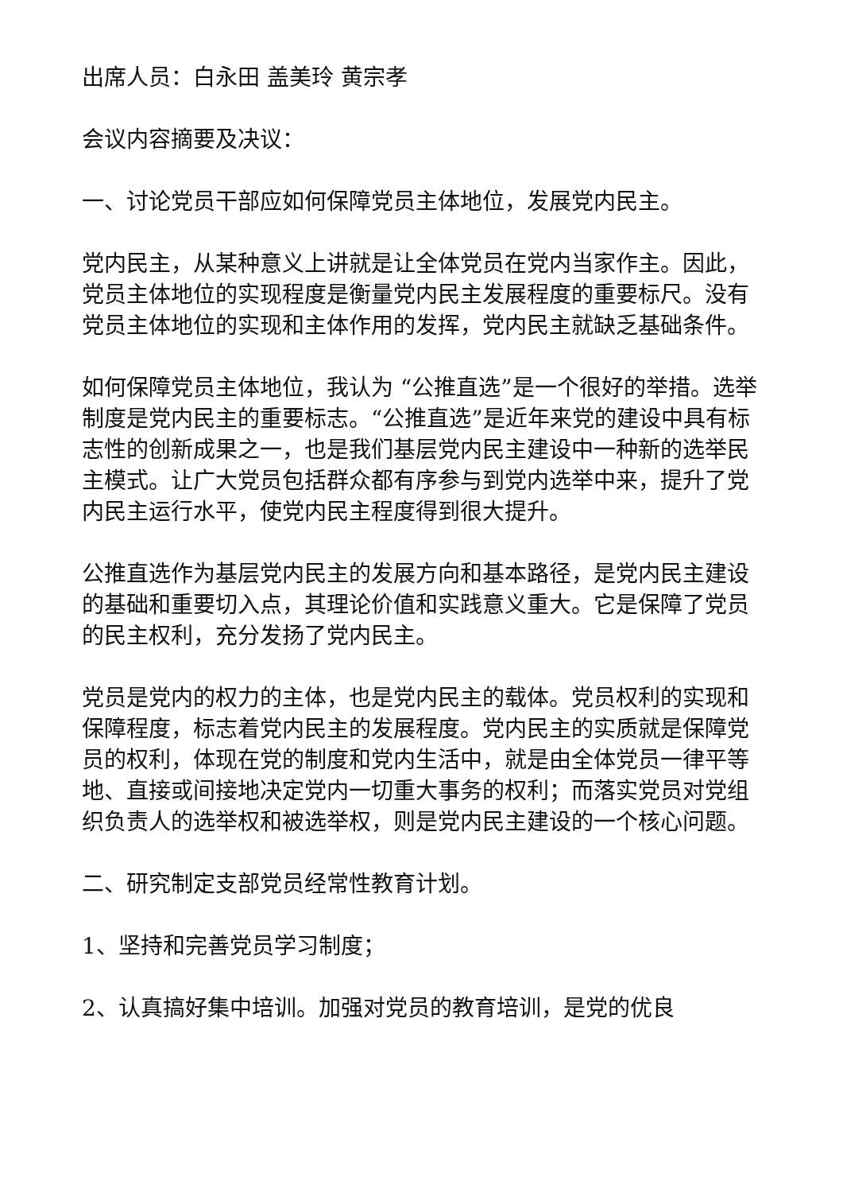出席人员：白永田 盖美玲 黄宗孝
会议内容摘要及决议：
一、讨论党员干部应如何保障党员主体地位，发展党内民主。
党内民主，从某种意义上讲就是让全体党员在党内当家作主。因此，党员主体地位的实现程度是衡量党内民主发展程度的重要标尺。没有党员主体地位的实现和主体作用的发挥，党内民主就缺乏基础条件。
如何保障党员主体地位，我认为 “公推直选”是一个很好的举措。选举制度是党内民主的重要标志。“公推直选”是近年来党的建设中具有标志性的创新成果之一，也是我们基层党内民主建设中一种新的选举民主模式。让广大党员包括群众都有序参与到党内选举中来，提升了党内民主运行水平，使党内民主程度得到很大提升。
公推直选作为基层党内民主的发展方向和基本路径，是党内民主建设的基础和重要切入点，其理论价值和实践意义重大。它是保障了党员的民主权利，充分发扬了党内民主。
党员是党内的权力的主体，也是党内民主的载体。党员权利的实现和保障程度，标志着党内民主的发展程度。党内民主的实质就是保障党员的权利，体现在党的制度和党内生活中，就是由全体党员一律平等地、直接或间接地决定党内一切重大事务的权利；而落实党员对党组织负责人的选举权和被选举权，则是党内民主建设的一个核心问题。
二、研究制定支部党员经常性教育计划。
1、坚持和完善党员学习制度；
2、认真搞好集中培训。加强对党员的教育培训，是党的优良